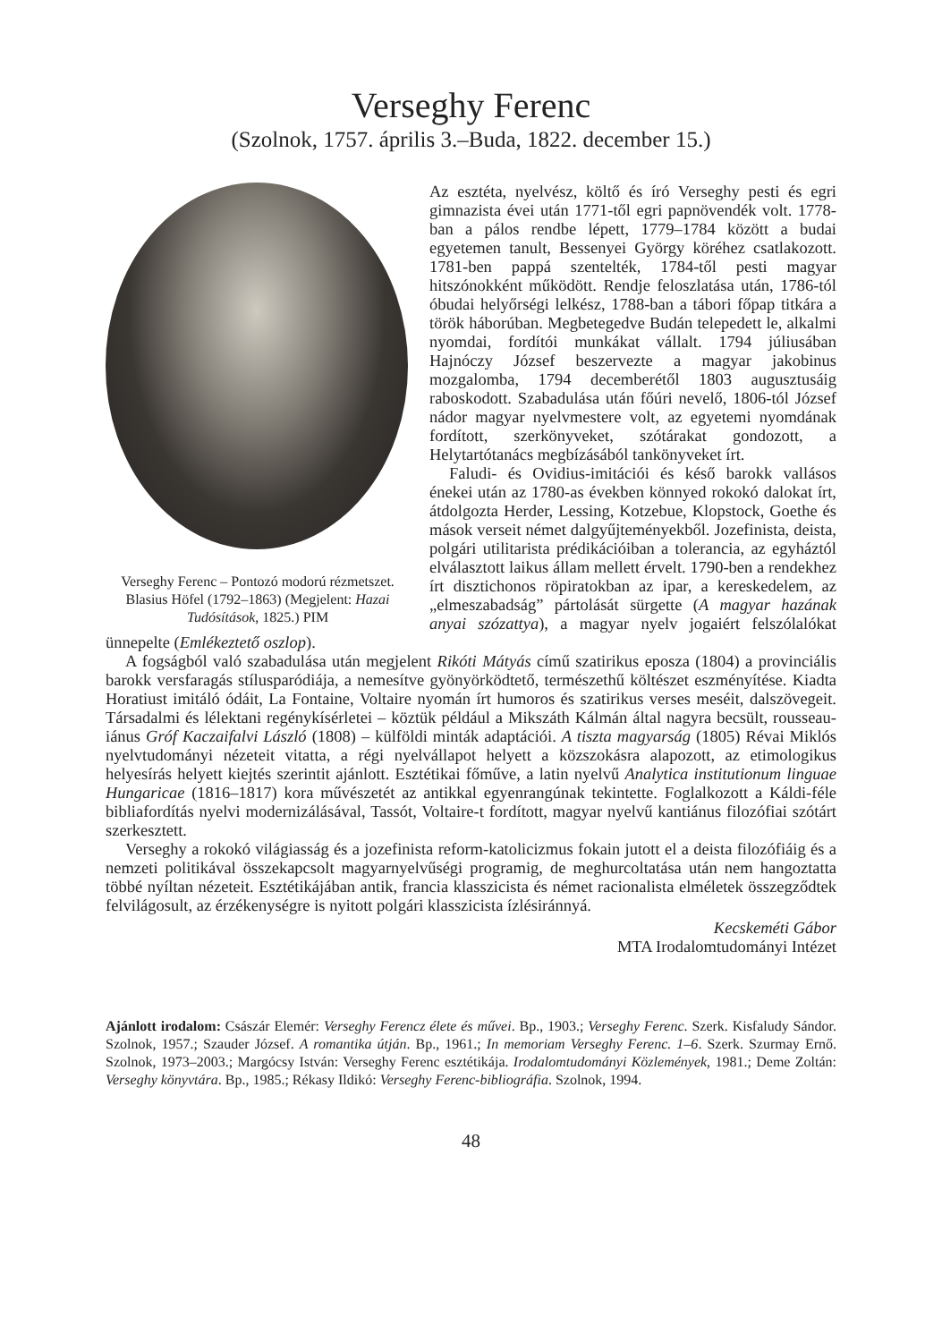Verseghy Ferenc
(Szolnok, 1757. április 3.–Buda, 1822. december 15.)
Verseghy Ferenc – Pontozó modorú rézmetszet. Blasius Höfel (1792–1863) (Megjelent: Hazai Tudósítások, 1825.) PIM
Az esztéta, nyelvész, költő és író Verseghy pesti és egri gimnazista évei után 1771-től egri papnövendék volt. 1778-ban a pálos rendbe lépett, 1779–1784 között a budai egyetemen tanult, Bessenyei György köréhez csatlakozott. 1781-ben pappá szentelték, 1784-től pesti magyar hitszónokként működött. Rendje feloszlatása után, 1786-tól óbudai helyőrségi lelkész, 1788-ban a tábori főpap titkára a török háborúban. Megbetegedve Budán telepedett le, alkalmi nyomdai, fordítói munkákat vállalt. 1794 júliusában Hajnóczy József beszervezte a magyar jakobinus mozgalomba, 1794 decemberétől 1803 augusztusáig raboskodott. Szabadulása után főúri nevelő, 1806-tól József nádor magyar nyelvmestere volt, az egyetemi nyomdának fordított, szerkönyveket, szótárakat gondozott, a Helytartótanács megbízásából tankönyveket írt.
Faludi- és Ovidius-imitációi és késő barokk vallásos énekei után az 1780-as években könnyed rokokó dalokat írt, átdolgozta Herder, Lessing, Kotzebue, Klopstock, Goethe és mások verseit német dalgyűjteményekből. Jozefinista, deista, polgári utilitarista prédikációiban a tolerancia, az egyháztól elválasztott laikus állam mellett érvelt. 1790-ben a rendekhez írt disztichonos röpiratokban az ipar, a kereskedelem, az „elmeszabadság” pártolását sürgette (A magyar hazának anyai szózattya), a magyar nyelv jogaiért felszólalókat ünnepelte (Emlékeztető oszlop).
A fogságból való szabadulása után megjelent Rikóti Mátyás című szatirikus eposza (1804) a provinciális barokk versfaragás stílusparódiája, a nemesítve gyönyörködtető, természethű költészet eszményítése. Kiadta Horatiust imitáló ódáit, La Fontaine, Voltaire nyomán írt humoros és szatirikus verses meséit, dalszövegeit. Társadalmi és lélektani regénykísérletei – köztük például a Mikszáth Kálmán által nagyra becsült, rousseau-iánus Gróf Kaczaifalvi László (1808) – külföldi minták adaptációi. A tiszta magyarság (1805) Révai Miklós nyelvtudományi nézeteit vitatta, a régi nyelvállapot helyett a közszokásra alapozott, az etimologikus helyesírás helyett kiejtés szerintit ajánlott. Esztétikai főműve, a latin nyelvű Analytica institutionum linguae Hungaricae (1816–1817) kora művészetét az antikkal egyenrangúnak tekintette. Foglalkozott a Káldi-féle bibliafordítás nyelvi modernizálásával, Tassót, Voltaire-t fordított, magyar nyelvű kantiánus filozófiai szótárt szerkesztett.
Verseghy a rokokó világiasság és a jozefinista reform-katolicizmus fokain jutott el a deista filozófiáig és a nemzeti politikával összekapcsolt magyarnyelvűségi programig, de meghurcoltatása után nem hangoztatta többé nyíltan nézeteit. Esztétikájában antik, francia klasszicista és német racionalista elméletek összegződtek felvilágosult, az érzékenységre is nyitott polgári klasszicista ízlésiránnyá.
Kecskeméti Gábor
MTA Irodalomtudományi Intézet
Ajánlott irodalom: Császár Elemér: Verseghy Ferencz élete és művei. Bp., 1903.; Verseghy Ferenc. Szerk. Kisfaludy Sándor. Szolnok, 1957.; Szauder József. A romantika útján. Bp., 1961.; In memoriam Verseghy Ferenc. 1–6. Szerk. Szurmay Ernő. Szolnok, 1973–2003.; Margócsy István: Verseghy Ferenc esztétikája. Irodalomtudományi Közlemények, 1981.; Deme Zoltán: Verseghy könyvtára. Bp., 1985.; Rékasy Ildikó: Verseghy Ferenc-bibliográfia. Szolnok, 1994.
48